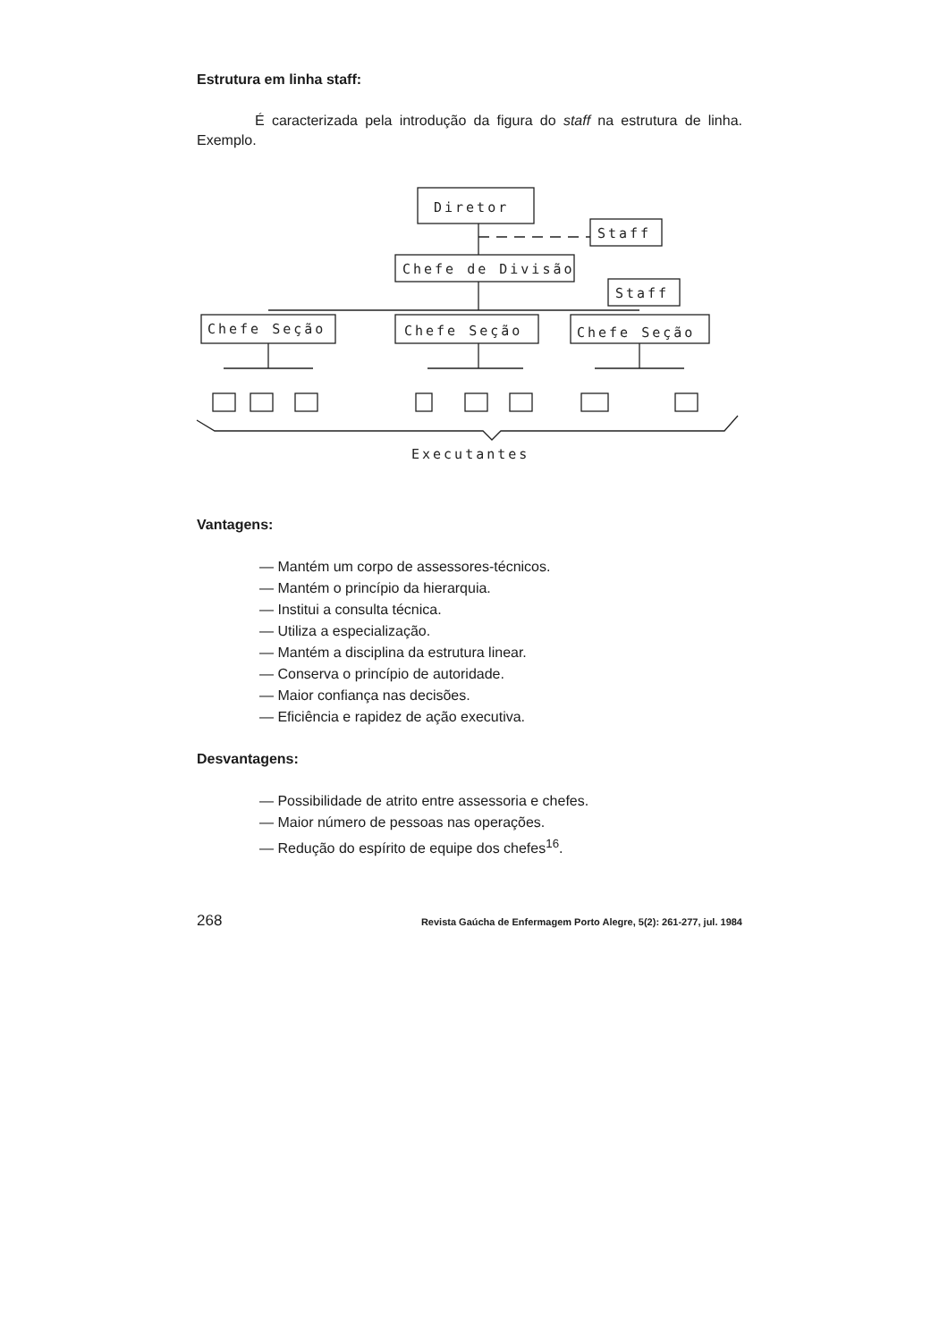Estrutura em linha staff:
É caracterizada pela introdução da figura do staff na estrutura de linha. Exemplo.
Diretor
Staff
Chefe de Divisão
Staff
Chefe Seção
Chefe Seção
Chefe Seção
Executantes
Vantagens:
— Mantém um corpo de assessores-técnicos.
— Mantém o princípio da hierarquia.
— Institui a consulta técnica.
— Utiliza a especialização.
— Mantém a disciplina da estrutura linear.
— Conserva o princípio de autoridade.
— Maior confiança nas decisões.
— Eficiência e rapidez de ação executiva.
Desvantagens:
— Possibilidade de atrito entre assessoria e chefes.
— Maior número de pessoas nas operações.
— Redução do espírito de equipe dos chefes<sup>16</sup>.
268 Revista Gaúcha de Enfermagem Porto Alegre, 5(2): 261-277, jul. 1984